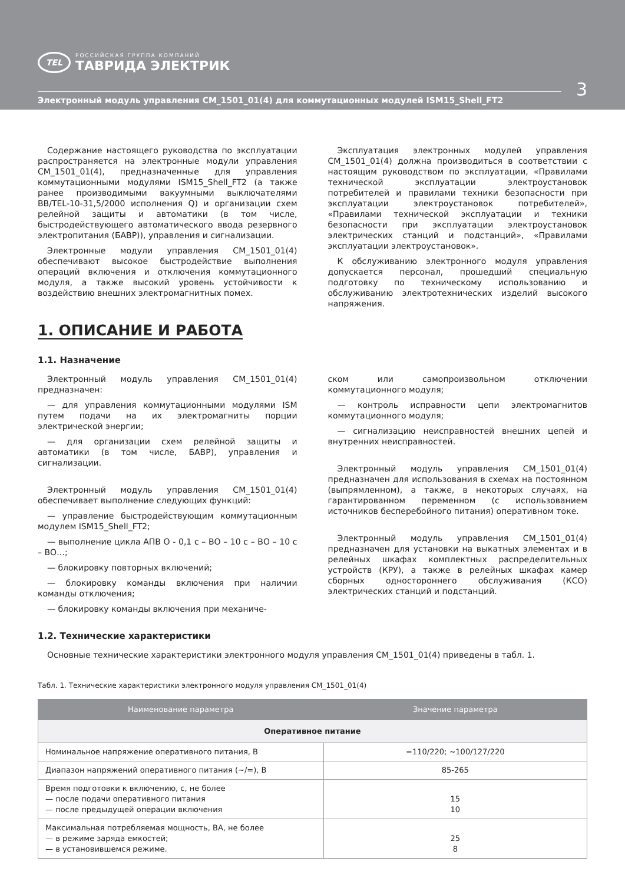TEL
РОССИЙСКАЯ ГРУППА КОМПАНИЙ
ТАВРИДА ЭЛЕКТРИК
3
Электронный модуль управления СМ_1501_01(4) для коммутационных модулей ISM15_Shell_FT2
Содержание настоящего руководства по эксплуатации распространяется на электронные модули управления СМ_1501_01(4), предназначенные для управления коммутационными модулями ISM15_Shell_FT2 (а также ранее производимыми вакуумными выключателями ВВ/TEL-10-31,5/2000 исполнения Q) и организации схем релейной защиты и автоматики (в том числе, быстродействующего автоматического ввода резервного электропитания (БАВР)), управления и сигнализации.
Электронные модули управления СМ_1501_01(4) обеспечивают высокое быстродействие выполнения операций включения и отключения коммутационного модуля, а также высокий уровень устойчивости к воздействию внешних электромагнитных помех.
Эксплуатация электронных модулей управления СМ_1501_01(4) должна производиться в соответствии с настоящим руководством по эксплуатации, «Правилами технической эксплуатации электроустановок потребителей и правилами техники безопасности при эксплуатации электроустановок потребителей», «Правилами технической эксплуатации и техники безопасности при эксплуатации электроустановок электрических станций и подстанций», «Правилами эксплуатации электроустановок».
К обслуживанию электронного модуля управления допускается персонал, прошедший специальную подготовку по техническому использованию и обслуживанию электротехнических изделий высокого напряжения.
1. ОПИСАНИЕ И РАБОТА
1.1. Назначение
Электронный модуль управления СМ_1501_01(4) предназначен:
— для управления коммутационными модулями ISM путем подачи на их электромагниты порции электрической энергии;
— для организации схем релейной защиты и автоматики (в том числе, БАВР), управления и сигнализации.
Электронный модуль управления СМ_1501_01(4) обеспечивает выполнение следующих функций:
— управление быстродействующим коммутационным модулем ISM15_Shell_FT2;
— выполнение цикла АПВ О - 0,1 с – ВО – 10 с – ВО – 10 с – ВО…;
— блокировку повторных включений;
— блокировку команды включения при наличии команды отключения;
— блокировку команды включения при механиче-
ском или самопроизвольном отключении коммутационного модуля;
— контроль исправности цепи электромагнитов коммутационного модуля;
— сигнализацию неисправностей внешних цепей и внутренних неисправностей.
Электронный модуль управления СМ_1501_01(4) предназначен для использования в схемах на постоянном (выпрямленном), а также, в некоторых случаях, на гарантированном переменном (с использованием источников бесперебойного питания) оперативном токе.
Электронный модуль управления СМ_1501_01(4) предназначен для установки на выкатных элементах и в релейных шкафах комплектных распределительных устройств (КРУ), а также в релейных шкафах камер сборных одностороннего обслуживания (КСО) электрических станций и подстанций.
1.2. Технические характеристики
Основные технические характеристики электронного модуля управления СМ_1501_01(4) приведены в табл. 1.
Табл. 1. Технические характеристики электронного модуля управления СМ_1501_01(4)
| Наименование параметра | Значение параметра |
| --- | --- |
| Оперативное питание | |
| Номинальное напряжение оперативного питания, В | =110/220; ~100/127/220 |
| Диапазон напряжений оперативного питания (~/=), В | 85-265 |
| Время подготовки к включению, с, не более — после подачи оперативного питания — после предыдущей операции включения | 15 10 |
| Максимальная потребляемая мощность, ВА, не более — в режиме заряда емкостей; — в установившемся режиме. | 25 8 |